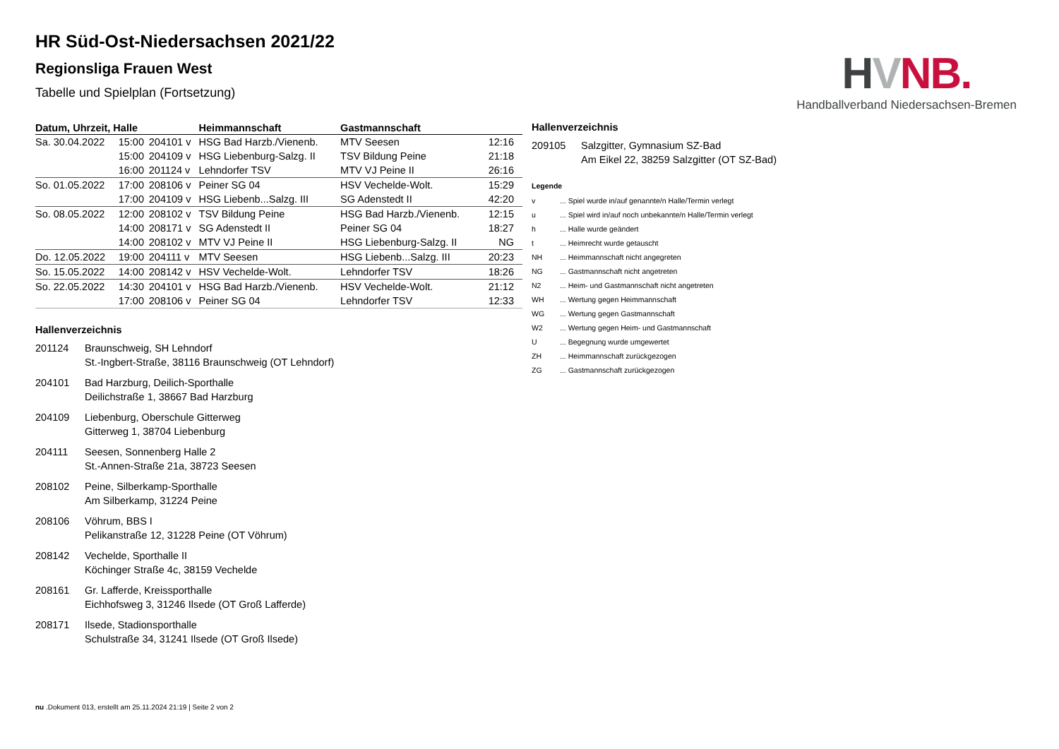HVNB.
Handballverband Niedersachsen-Bremen
HR Süd-Ost-Niedersachsen 2021/22
Regionsliga Frauen West
Tabelle und Spielplan (Fortsetzung)
| Datum, Uhrzeit, Halle | | | Heimmannschaft | Gastmannschaft | |
| --- | --- | --- | --- | --- | --- |
| Sa. 30.04.2022 | 15:00 | 204101 v | HSG Bad Harzb./Vienenb. | MTV Seesen | 12:16 |
| | 15:00 | 204109 v | HSG Liebenburg-Salzg. II | TSV Bildung Peine | 21:18 |
| | 16:00 | 201124 v | Lehndorfer TSV | MTV VJ Peine II | 26:16 |
| So. 01.05.2022 | 17:00 | 208106 v | Peiner SG 04 | HSV Vechelde-Wolt. | 15:29 |
| | 17:00 | 204109 v | HSG Liebenb...Salzg. III | SG Adenstedt II | 42:20 |
| So. 08.05.2022 | 12:00 | 208102 v | TSV Bildung Peine | HSG Bad Harzb./Vienenb. | 12:15 |
| | 14:00 | 208171 v | SG Adenstedt II | Peiner SG 04 | 18:27 |
| | 14:00 | 208102 v | MTV VJ Peine II | HSG Liebenburg-Salzg. II | NG |
| Do. 12.05.2022 | 19:00 | 204111 v | MTV Seesen | HSG Liebenb...Salzg. III | 20:23 |
| So. 15.05.2022 | 14:00 | 208142 v | HSV Vechelde-Wolt. | Lehndorfer TSV | 18:26 |
| So. 22.05.2022 | 14:30 | 204101 v | HSG Bad Harzb./Vienenb. | HSV Vechelde-Wolt. | 21:12 |
| | 17:00 | 208106 v | Peiner SG 04 | Lehndorfer TSV | 12:33 |
Hallenverzeichnis
201124
Braunschweig, SH Lehndorf
St.-Ingbert-Straße, 38116 Braunschweig (OT Lehndorf)
204101
Bad Harzburg, Deilich-Sporthalle
Deilichstraße 1, 38667 Bad Harzburg
204109
Liebenburg, Oberschule Gitterweg
Gitterweg 1, 38704 Liebenburg
204111
Seesen, Sonnenberg Halle 2
St.-Annen-Straße 21a, 38723 Seesen
208102
Peine, Silberkamp-Sporthalle
Am Silberkamp, 31224 Peine
208106
Vöhrum, BBS I
Pelikanstraße 12, 31228 Peine (OT Vöhrum)
208142
Vechelde, Sporthalle II
Köchinger Straße 4c, 38159 Vechelde
208161
Gr. Lafferde, Kreissporthalle
Eichhofsweg 3, 31246 Ilsede (OT Groß Lafferde)
208171
Ilsede, Stadionsporthalle
Schulstraße 34, 31241 Ilsede (OT Groß Ilsede)
Hallenverzeichnis
209105
Salzgitter, Gymnasium SZ-Bad
Am Eikel 22, 38259 Salzgitter (OT SZ-Bad)
Legende
v... Spiel wurde in/auf genannte/n Halle/Termin verlegt u... Spiel wird in/auf noch unbekannte/n Halle/Termin verlegt h... Halle wurde geändert t... Heimrecht wurde getauscht NH... Heimmannschaft nicht angegreten NG... Gastmannschaft nicht angetreten N2... Heim- und Gastmannschaft nicht angetreten WH... Wertung gegen Heimmannschaft WG... Wertung gegen Gastmannschaft W2... Wertung gegen Heim- und Gastmannschaft U... Begegnung wurde umgewertet ZH... Heimmannschaft zurückgezogen ZG... Gastmannschaft zurückgezogen
nu .Dokument 013, erstellt am 25.11.2024 21:19 | Seite 2 von 2